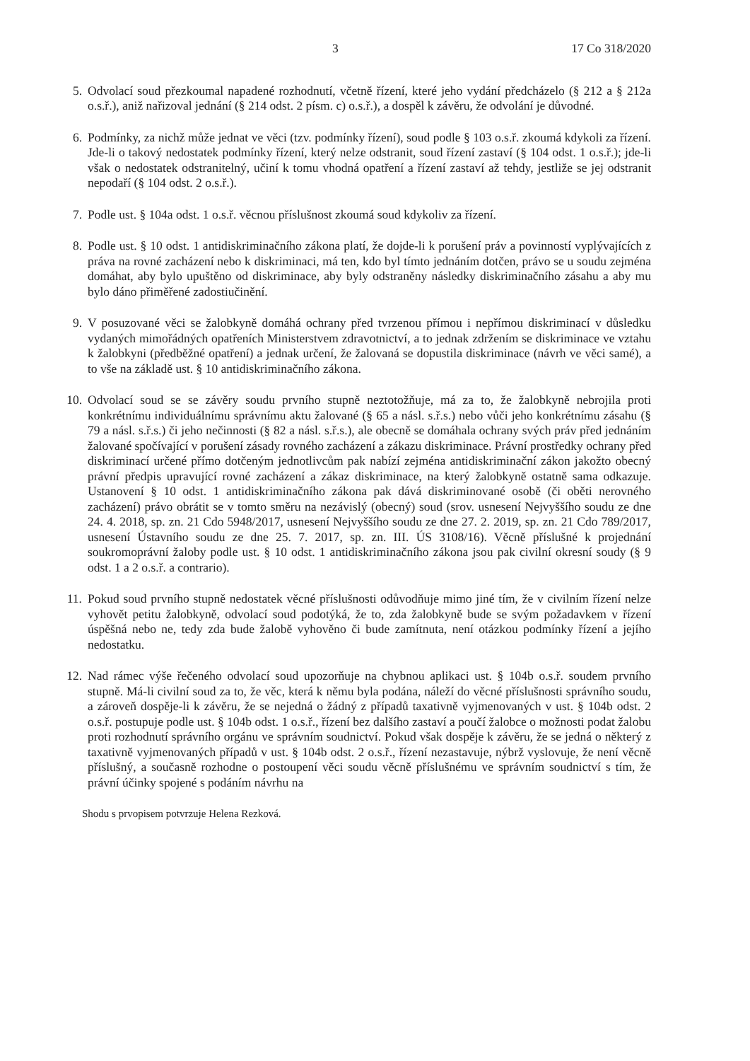3 17 Co 318/2020
5. Odvolací soud přezkoumal napadené rozhodnutí, včetně řízení, které jeho vydání předcházelo (§ 212 a § 212a o.s.ř.), aniž nařizoval jednání (§ 214 odst. 2 písm. c) o.s.ř.), a dospěl k závěru, že odvolání je důvodné.
6. Podmínky, za nichž může jednat ve věci (tzv. podmínky řízení), soud podle § 103 o.s.ř. zkoumá kdykoli za řízení. Jde-li o takový nedostatek podmínky řízení, který nelze odstranit, soud řízení zastaví (§ 104 odst. 1 o.s.ř.); jde-li však o nedostatek odstranitelný, učiní k tomu vhodná opatření a řízení zastaví až tehdy, jestliže se jej odstranit nepodaří (§ 104 odst. 2 o.s.ř.).
7. Podle ust. § 104a odst. 1 o.s.ř. věcnou příslušnost zkoumá soud kdykoliv za řízení.
8. Podle ust. § 10 odst. 1 antidiskriminačního zákona platí, že dojde-li k porušení práv a povinností vyplývajících z práva na rovné zacházení nebo k diskriminaci, má ten, kdo byl tímto jednáním dotčen, právo se u soudu zejména domáhat, aby bylo upuštěno od diskriminace, aby byly odstraněny následky diskriminačního zásahu a aby mu bylo dáno přiměřené zadostiučinění.
9. V posuzované věci se žalobkyně domáhá ochrany před tvrzenou přímou i nepřímou diskriminací v důsledku vydaných mimořádných opatřeních Ministerstvem zdravotnictví, a to jednak zdržením se diskriminace ve vztahu k žalobkyni (předběžné opatření) a jednak určení, že žalovaná se dopustila diskriminace (návrh ve věci samé), a to vše na základě ust. § 10 antidiskriminačního zákona.
10. Odvolací soud se se závěry soudu prvního stupně neztotožňuje, má za to, že žalobkyně nebrojila proti konkrétnímu individuálnímu správnímu aktu žalované (§ 65 a násl. s.ř.s.) nebo vůči jeho konkrétnímu zásahu (§ 79 a násl. s.ř.s.) či jeho nečinnosti (§ 82 a násl. s.ř.s.), ale obecně se domáhala ochrany svých práv před jednáním žalované spočívající v porušení zásady rovného zacházení a zákazu diskriminace. Právní prostředky ochrany před diskriminací určené přímo dotčeným jednotlivcům pak nabízí zejména antidiskriminační zákon jakožto obecný právní předpis upravující rovné zacházení a zákaz diskriminace, na který žalobkyně ostatně sama odkazuje. Ustanovení § 10 odst. 1 antidiskriminačního zákona pak dává diskriminované osobě (či oběti nerovného zacházení) právo obrátit se v tomto směru na nezávislý (obecný) soud (srov. usnesení Nejvyššího soudu ze dne 24. 4. 2018, sp. zn. 21 Cdo 5948/2017, usnesení Nejvyššího soudu ze dne 27. 2. 2019, sp. zn. 21 Cdo 789/2017, usnesení Ústavního soudu ze dne 25. 7. 2017, sp. zn. III. ÚS 3108/16). Věcně příslušné k projednání soukromoprávní žaloby podle ust. § 10 odst. 1 antidiskriminačního zákona jsou pak civilní okresní soudy (§ 9 odst. 1 a 2 o.s.ř. a contrario).
11. Pokud soud prvního stupně nedostatek věcné příslušnosti odůvodňuje mimo jiné tím, že v civilním řízení nelze vyhovět petitu žalobkyně, odvolací soud podotýká, že to, zda žalobkyně bude se svým požadavkem v řízení úspěšná nebo ne, tedy zda bude žalobě vyhověno či bude zamítnuta, není otázkou podmínky řízení a jejího nedostatku.
12. Nad rámec výše řečeného odvolací soud upozorňuje na chybnou aplikaci ust. § 104b o.s.ř. soudem prvního stupně. Má-li civilní soud za to, že věc, která k němu byla podána, náleží do věcné příslušnosti správního soudu, a zároveň dospěje-li k závěru, že se nejedná o žádný z případů taxativně vyjmenovaných v ust. § 104b odst. 2 o.s.ř. postupuje podle ust. § 104b odst. 1 o.s.ř., řízení bez dalšího zastaví a poučí žalobce o možnosti podat žalobu proti rozhodnutí správního orgánu ve správním soudnictví. Pokud však dospěje k závěru, že se jedná o některý z taxativně vyjmenovaných případů v ust. § 104b odst. 2 o.s.ř., řízení nezastavuje, nýbrž vyslovuje, že není věcně příslušný, a současně rozhodne o postoupení věci soudu věcně příslušnému ve správním soudnictví s tím, že právní účinky spojené s podáním návrhu na
Shodu s prvopisem potvrzuje Helena Rezková.